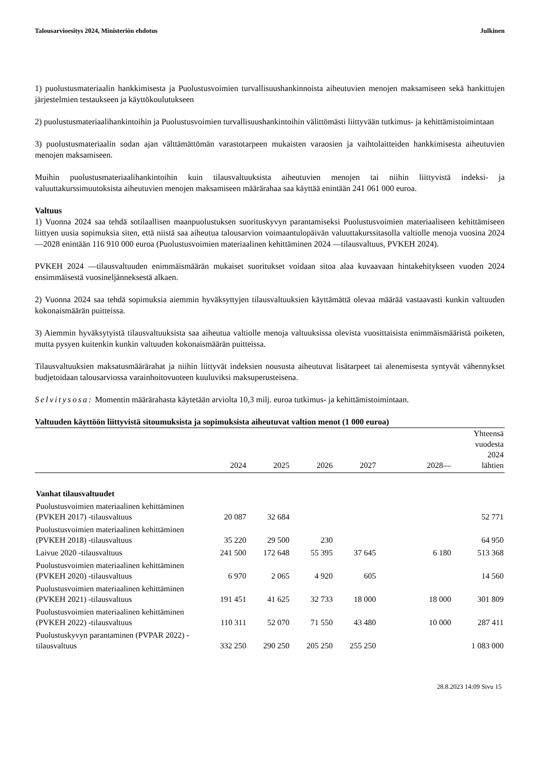Talousarvioesitys 2024, Ministeriön ehdotus Julkinen
1) puolustusmateriaalin hankkimisesta ja Puolustusvoimien turvallisuushankinnoista aiheutuvien menojen maksamiseen sekä hankittujen järjestelmien testaukseen ja käyttökoulutukseen
2) puolustusmateriaalihankintoihin ja Puolustusvoimien turvallisuushankintoihin välittömästi liittyvään tutkimus- ja kehittämistoimintaan
3) puolustusmateriaalin sodan ajan välttämättömän varastotarpeen mukaisten varaosien ja vaihtolaitteiden hankkimisesta aiheutuvien menojen maksamiseen.
Muihin puolustusmateriaalihankintoihin kuin tilausvaltuuksista aiheutuvien menojen tai niihin liittyvistä indeksi- ja valuuttakurssimuutoksista aiheutuvien menojen maksamiseen määrärahaa saa käyttää enintään 241 061 000 euroa.
Valtuus
1) Vuonna 2024 saa tehdä sotilaallisen maanpuolustuksen suorituskyvyn parantamiseksi Puolustusvoimien materiaaliseen kehittämiseen liittyen uusia sopimuksia siten, että niistä saa aiheutua talousarvion voimaantulopäivän valuuttakurssitasolla valtiolle menoja vuosina 2024—2028 enintään 116 910 000 euroa (Puolustusvoimien materiaalinen kehittäminen 2024 —tilausvaltuus, PVKEH 2024).
PVKEH 2024 —tilausvaltuuden enimmäismäärän mukaiset suoritukset voidaan sitoa alaa kuvaavaan hintakehitykseen vuoden 2024 ensimmäisestä vuosineljänneksestä alkaen.
2) Vuonna 2024 saa tehdä sopimuksia aiemmin hyväksyttyjen tilausvaltuuksien käyttämättä olevaa määrää vastaavasti kunkin valtuuden kokonaismäärän puitteissa.
3) Aiemmin hyväksytyistä tilausvaltuuksista saa aiheutua valtiolle menoja valtuuksissa olevista vuosittaisista enimmäismääristä poiketen, mutta pysyen kuitenkin kunkin valtuuden kokonaismäärän puitteissa.
Tilausvaltuuksien maksatusmäärärahat ja niihin liittyvät indeksien noususta aiheutuvat lisätarpeet tai alenemisesta syntyvät vähennykset budjetoidaan talousarviossa varainhoitovuoteen kuuluviksi maksuperusteisena.
Selvitysosa: Momentin määrärahasta käytetään arviolta 10,3 milj. euroa tutkimus- ja kehittämistoimintaan.
Valtuuden käyttöön liittyvistä sitoumuksista ja sopimuksista aiheutuvat valtion menot (1 000 euroa)
| | 2024 | 2025 | 2026 | 2027 | 2028— | Yhteensä vuodesta 2024 lähtien |
| --- | --- | --- | --- | --- | --- | --- |
| Vanhat tilausvaltuudet | | | | | | |
| Puolustusvoimien materiaalinen kehittäminen (PVKEH 2017) -tilausvaltuus | 20 087 | 32 684 | | | | 52 771 |
| Puolustusvoimien materiaalinen kehittäminen (PVKEH 2018) -tilausvaltuus | 35 220 | 29 500 | 230 | | | 64 950 |
| Laivue 2020 -tilausvaltuus | 241 500 | 172 648 | 55 395 | 37 645 | 6 180 | 513 368 |
| Puolustusvoimien materiaalinen kehittäminen (PVKEH 2020) -tilausvaltuus | 6 970 | 2 065 | 4 920 | 605 | | 14 560 |
| Puolustusvoimien materiaalinen kehittäminen (PVKEH 2021) -tilausvaltuus | 191 451 | 41 625 | 32 733 | 18 000 | 18 000 | 301 809 |
| Puolustusvoimien materiaalinen kehittäminen (PVKEH 2022) -tilausvaltuus | 110 311 | 52 070 | 71 550 | 43 480 | 10 000 | 287 411 |
| Puolustuskyvyn parantaminen (PVPAR 2022) -tilausvaltuus | 332 250 | 290 250 | 205 250 | 255 250 | | 1 083 000 |
28.8.2023 14:09 Sivu 15